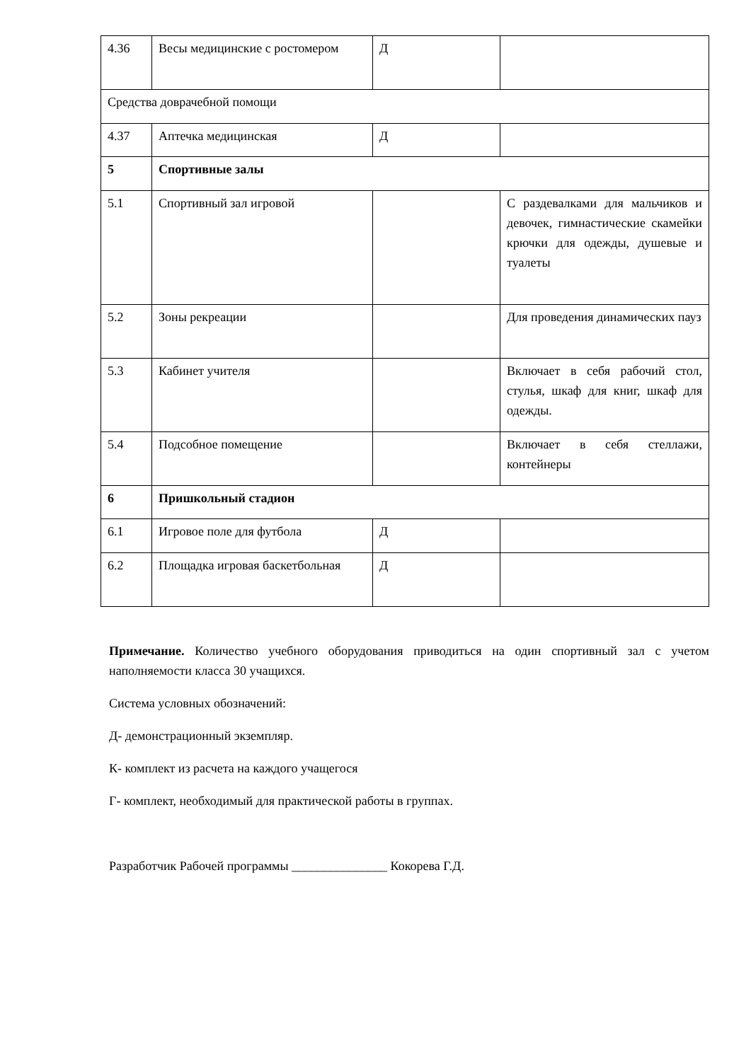| 4.36 | Весы медицинские с ростомером | Д | |
| Средства доврачебной помощи | | | |
| 4.37 | Аптечка медицинская | Д | |
| 5 | Спортивные залы | | |
| 5.1 | Спортивный зал игровой | | С раздевалками для мальчиков и девочек, гимнастические скамейки крючки для одежды, душевые и туалеты |
| 5.2 | Зоны рекреации | | Для проведения динамических пауз |
| 5.3 | Кабинет учителя | | Включает в себя рабочий стол, стулья, шкаф для книг, шкаф для одежды. |
| 5.4 | Подсобное помещение | | Включает в себя стеллажи, контейнеры |
| 6 | Пришкольный стадион | | |
| 6.1 | Игровое поле для футбола | Д | |
| 6.2 | Площадка игровая баскетбольная | Д | |
Примечание. Количество учебного оборудования приводиться на один спортивный зал с учетом наполняемости класса 30 учащихся.
Система условных обозначений:
Д- демонстрационный экземпляр.
К- комплект из расчета на каждого учащегося
Г- комплект, необходимый для практической работы в группах.
Разработчик Рабочей программы _______________ Кокорева Г.Д.